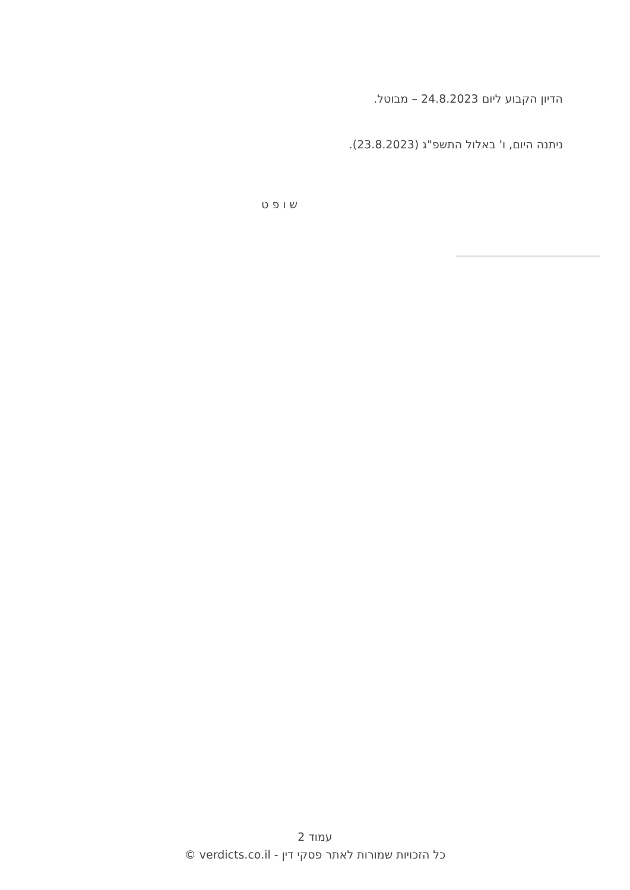הדיון הקבוע ליום 24.8.2023 – מבוטל.
ניתנה היום, ו' באלול התשפ"ג (23.8.2023).
ש ו פ ט
עמוד 2
כל הזכויות שמורות לאתר פסקי דין - verdicts.co.il ©